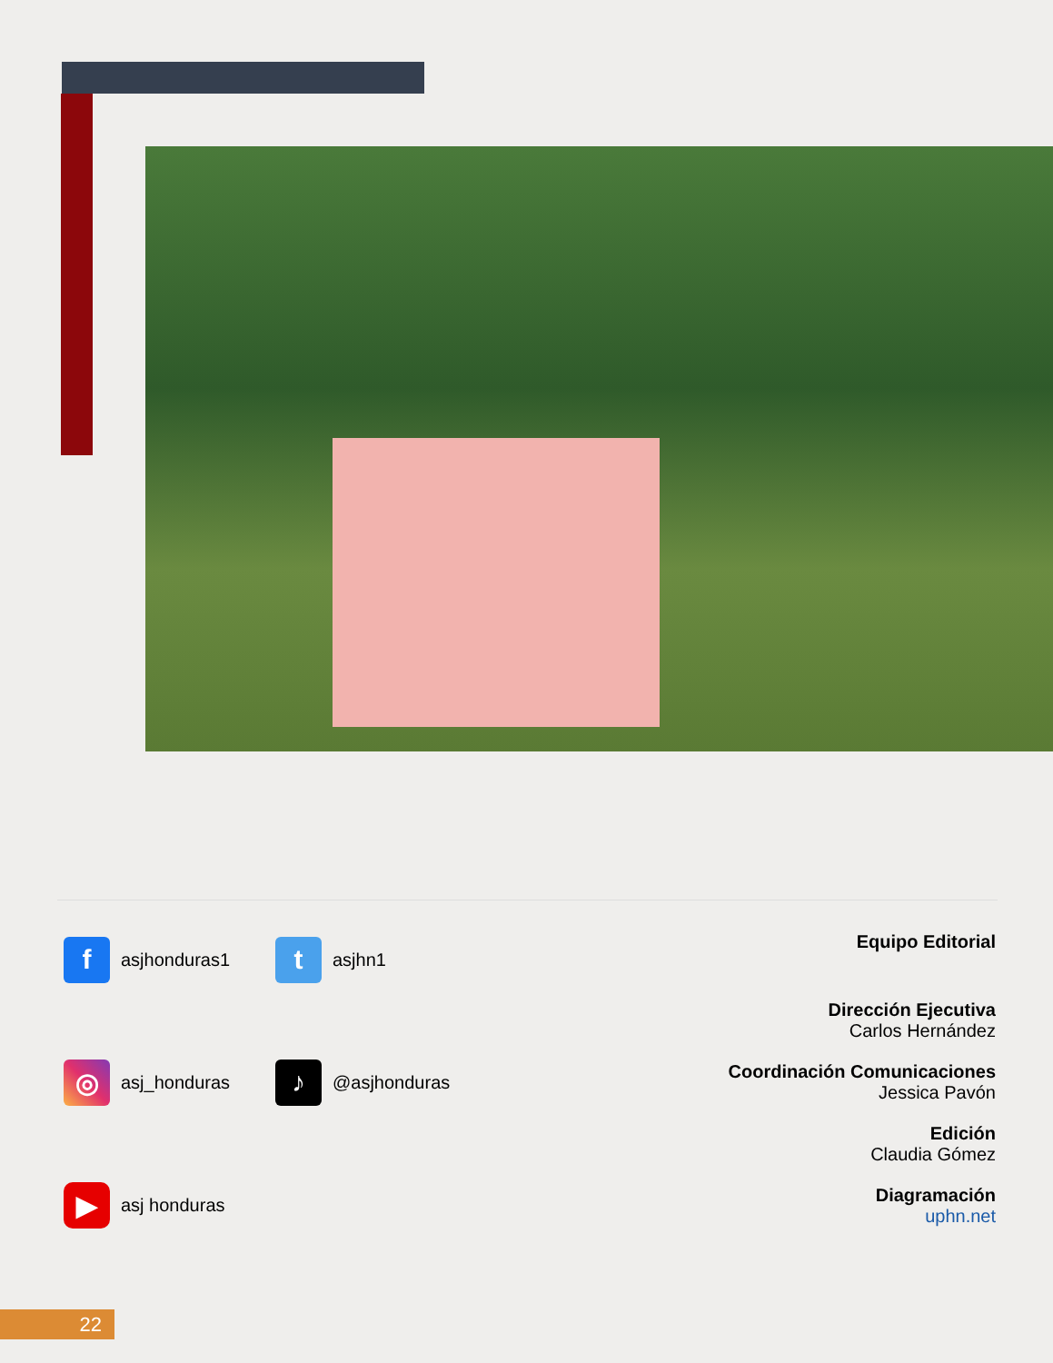f
asjhonduras1
t
asjhn1
◎
asj_honduras
♪
@asjhonduras
▶
asj honduras
Equipo Editorial
Dirección Ejecutiva
Carlos Hernández
Coordinación Comunicaciones
Jessica Pavón
Edición
Claudia Gómez
Diagramación
uphn.net
22